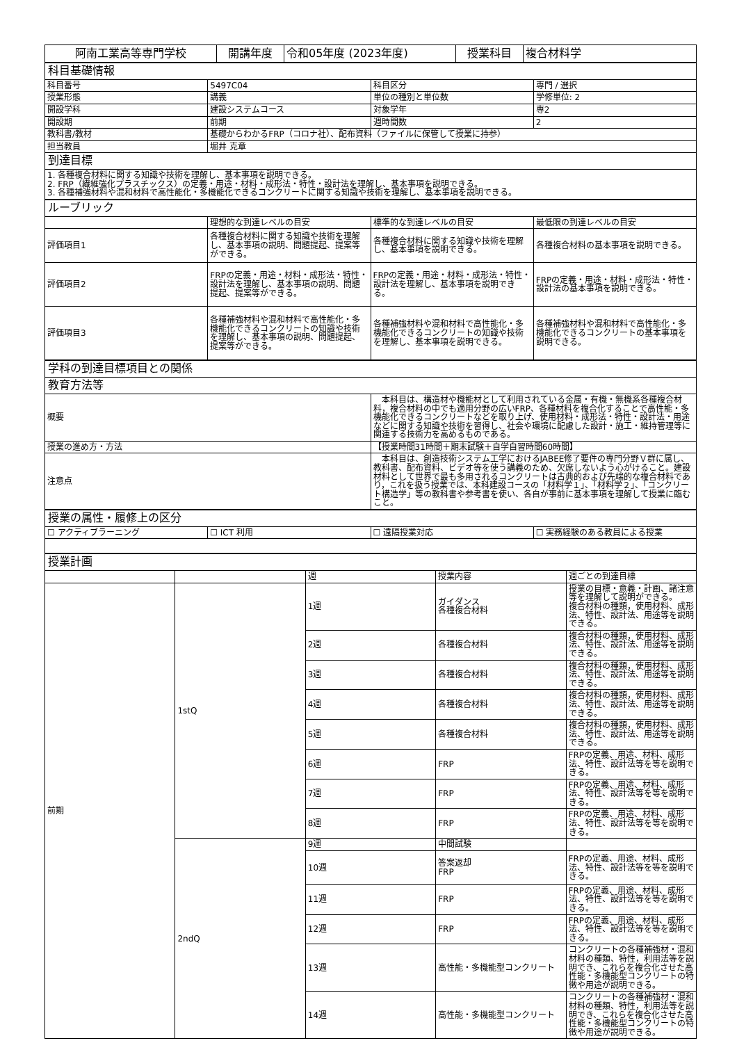| 阿南工業高等専門学校 | 開講年度 | 令和05年度 (2023年度) | 授業科目 | 複合材料学 |
| 科目基礎情報 | | | |
| 科目番号 | 5497C04 | 科目区分 | 専門 / 選択 |
| 授業形態 | 講義 | 単位の種別と単位数 | 学修単位: 2 |
| 開設学科 | 建設システムコース | 対象学年 | 専2 |
| 開設期 | 前期 | 週時間数 | 2 |
| 教科書/教材 | 基礎からわかるFRP（コロナ社）、配布資料（ファイルに保管して授業に持参） | | |
| 担当教員 | 堀井 克章 | | |
| 到達目標 | | | |
| 1. 各種複合材料に関する知識や技術を理解し、基本事項を説明できる。 2. FRP（繊維強化プラスチックス）の定義・用途・材料・成形法・特性・設計法を理解し、基本事項を説明できる。 3. 各種補強材料や混和材料で高性能化・多機能化できるコンクリートに関する知識や技術を理解し、基本事項を説明できる。 | | | |
| ルーブリック | | | |
| | 理想的な到達レベルの目安 | 標準的な到達レベルの目安 | 最低限の到達レベルの目安 |
| 評価項目1 | 各種複合材料に関する知識や技術を理解し、基本事項の説明、問題提起、提案等ができる。 | 各種複合材料に関する知識や技術を理解し、基本事項を説明できる。 | 各種複合材料の基本事項を説明できる。 |
| 評価項目2 | FRPの定義・用途・材料・成形法・特性・設計法を理解し、基本事項の説明、問題提起、提案等ができる。 | FRPの定義・用途・材料・成形法・特性・設計法を理解し、基本事項を説明できる。 | FRPの定義・用途・材料・成形法・特性・設計法の基本事項を説明できる。 |
| 評価項目3 | 各種補強材料や混和材料で高性能化・多機能化できるコンクリートの知識や技術を理解し、基本事項の説明、問題提起、提案等ができる。 | 各種補強材料や混和材料で高性能化・多機能化できるコンクリートの知識や技術を理解し、基本事項を説明できる。 | 各種補強材料や混和材料で高性能化・多機能化できるコンクリートの基本事項を説明できる。 |
| 学科の到達目標項目との関係 | |
| 教育方法等 | |
| 概要 | 本科目は、構造材や機能材として利用されている金属・有機・無機系各種複合材料，複合材料の中でも適用分野の広いFRP、各種材料を複合化することで高性能・多機能化できるコンクリートなどを取り上げ、使用材料・成形法・特性・設計法・用途などに関する知識や技術を習得し、社会や環境に配慮した設計・施工・維持管理等に関連する技術力を高めるものである。 |
| 授業の進め方・方法 | 【授業時間31時間＋期末試験＋自学自習時間60時間】 |
| 注意点 | 本科目は、創造技術システム工学におけるJABEE修了要件の専門分野Ｖ群に属し、教科書、配布資料、ビデオ等を使う講義のため、欠席しないよう心がけること。建設材料として世界で最も多用されるコンクリートは古典的および先端的な複合材料であり，これを扱う授業では、本科建設コースの「材料学１」、「材料学２」、「コンクリート構造学」等の教科書や参考書を使い、各自が事前に基本事項を理解して授業に臨むこと。 |
| 授業の属性・履修上の区分 | | | |
| ☐ アクティブラーニング | ☐ ICT 利用 | ☐ 遠隔授業対応 | ☐ 実務経験のある教員による授業 |
| 授業計画 | | | | |
| | | 週 | 授業内容 | 週ごとの到達目標 |
| 前期 | 1stQ | 1週 | ガイダンス 各種複合材料 | 授業の目標・意義・計画、諸注意等を理解して説明ができる。 複合材料の種類，使用材料、成形法、特性、設計法、用途等を説明できる。 |
| | | 2週 | 各種複合材料 | 複合材料の種類，使用材料、成形法、特性、設計法、用途等を説明できる。 |
| | | 3週 | 各種複合材料 | 複合材料の種類，使用材料、成形法、特性、設計法、用途等を説明できる。 |
| | | 4週 | 各種複合材料 | 複合材料の種類，使用材料、成形法、特性、設計法、用途等を説明できる。 |
| | | 5週 | 各種複合材料 | 複合材料の種類，使用材料、成形法、特性、設計法、用途等を説明できる。 |
| | | 6週 | FRP | FRPの定義、用途、材料、成形法、特性、設計法等を等を説明できる。 |
| | | 7週 | FRP | FRPの定義、用途、材料、成形法、特性、設計法等を等を説明できる。 |
| | | 8週 | FRP | FRPの定義、用途、材料、成形法、特性、設計法等を等を説明できる。 |
| | 2ndQ | 9週 | 中間試験 | |
| | | 10週 | 答案返却 FRP | FRPの定義、用途、材料、成形法、特性、設計法等を等を説明できる。 |
| | | 11週 | FRP | FRPの定義、用途、材料、成形法、特性、設計法等を等を説明できる。 |
| | | 12週 | FRP | FRPの定義、用途、材料、成形法、特性、設計法等を等を説明できる。 |
| | | 13週 | 高性能・多機能型コンクリート | コンクリートの各種補強材・混和材料の種類、特性，利用法等を説明でき、これらを複合化させた高性能・多機能型コンクリートの特徴や用途が説明できる。 |
| | | 14週 | 高性能・多機能型コンクリート | コンクリートの各種補強材・混和材料の種類、特性，利用法等を説明でき、これらを複合化させた高性能・多機能型コンクリートの特徴や用途が説明できる。 |